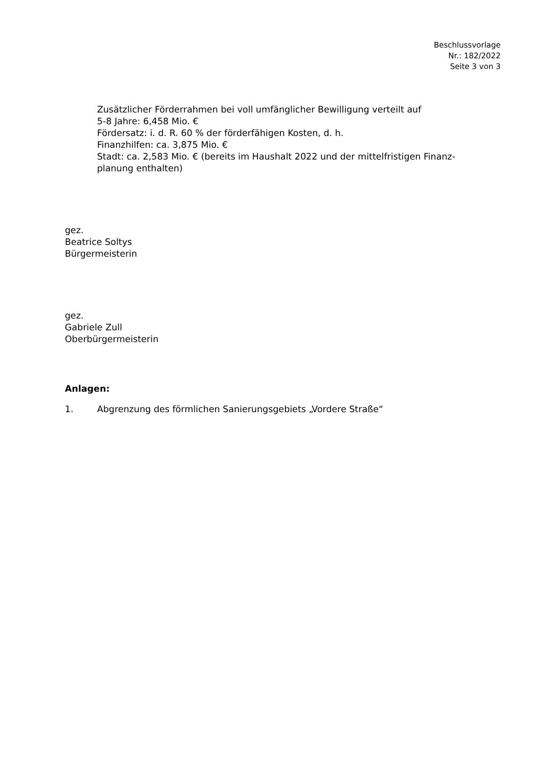Beschlussvorlage
Nr.: 182/2022
Seite 3 von 3
Zusätzlicher Förderrahmen bei voll umfänglicher Bewilligung verteilt auf
5-8 Jahre: 6,458 Mio. €
Fördersatz: i. d. R. 60 % der förderfähigen Kosten, d. h.
Finanzhilfen: ca. 3,875 Mio. €
Stadt: ca. 2,583 Mio. € (bereits im Haushalt 2022 und der mittelfristigen Finanz-
planung enthalten)
gez.
Beatrice Soltys
Bürgermeisterin
gez.
Gabriele Zull
Oberbürgermeisterin
Anlagen:
1. Abgrenzung des förmlichen Sanierungsgebiets „Vordere Straße“